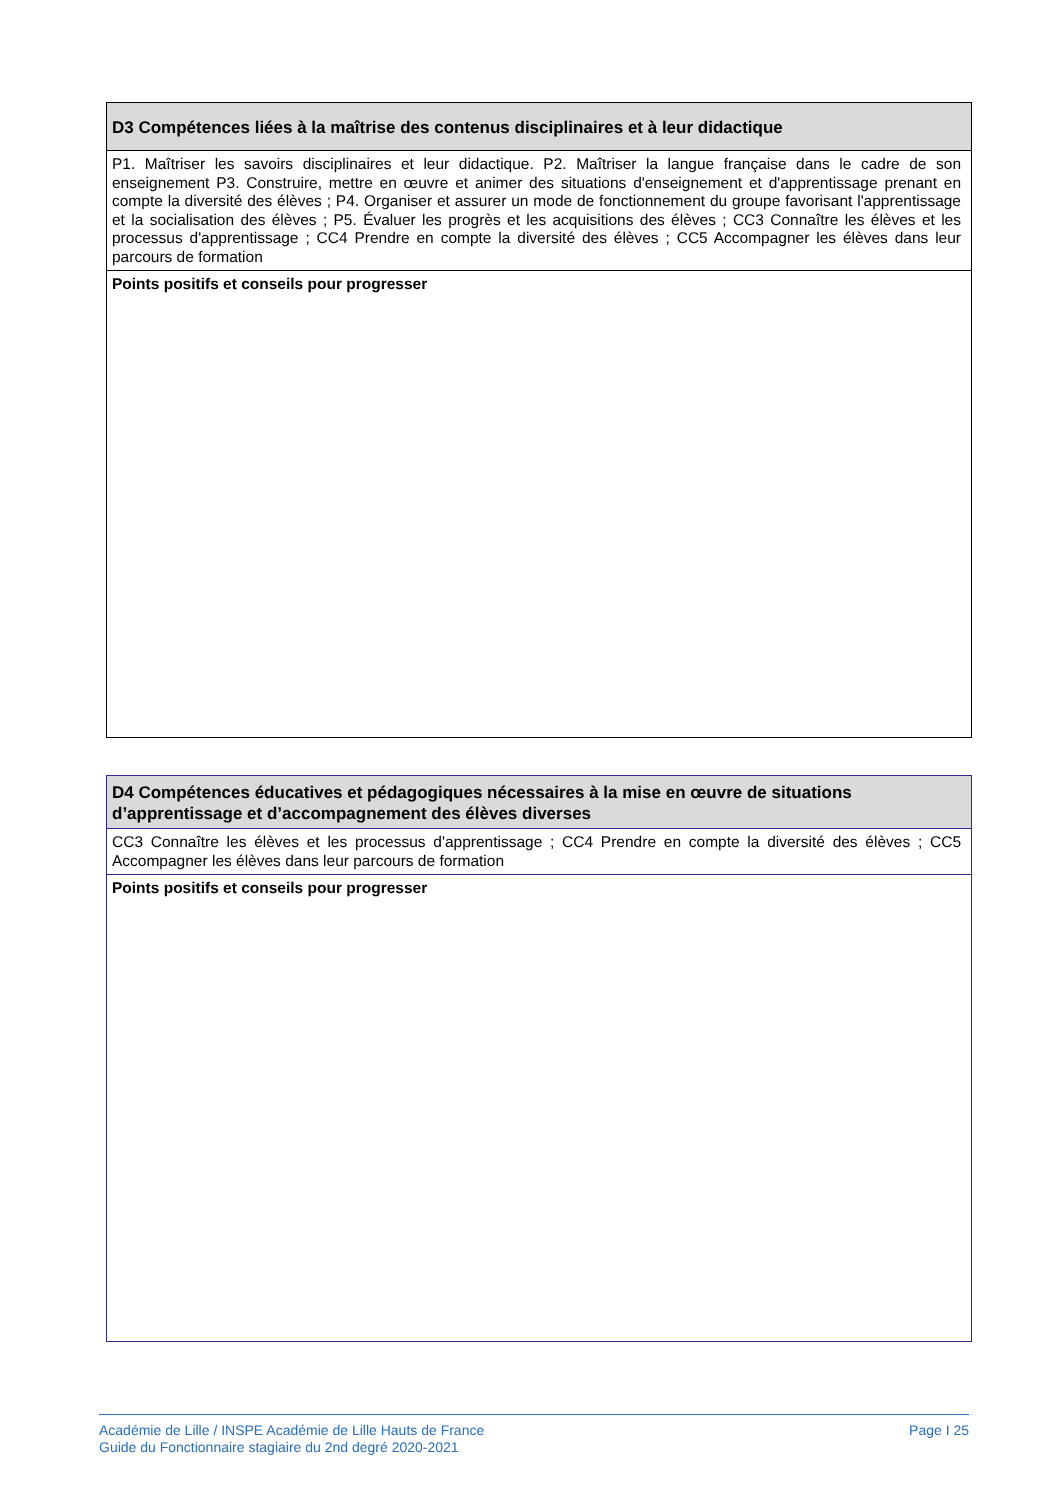| D3 Compétences liées à la maîtrise des contenus disciplinaires et à leur didactique |
| --- |
| P1. Maîtriser les savoirs disciplinaires et leur didactique. P2. Maîtriser la langue française dans le cadre de son enseignement P3. Construire, mettre en œuvre et animer des situations d'enseignement et d'apprentissage prenant en compte la diversité des élèves ; P4. Organiser et assurer un mode de fonctionnement du groupe favorisant l'apprentissage et la socialisation des élèves ; P5. Évaluer les progrès et les acquisitions des élèves ; CC3 Connaître les élèves et les processus d'apprentissage ; CC4 Prendre en compte la diversité des élèves ; CC5 Accompagner les élèves dans leur parcours de formation |
| Points positifs et conseils pour progresser |
| D4 Compétences éducatives et pédagogiques nécessaires à la mise en œuvre de situations d’apprentissage et d’accompagnement des élèves diverses |
| --- |
| CC3 Connaître les élèves et les processus d'apprentissage ; CC4 Prendre en compte la diversité des élèves ; CC5 Accompagner les élèves dans leur parcours de formation |
| Points positifs et conseils pour progresser |
Académie de Lille / INSPE Académie de Lille Hauts de France
Guide du Fonctionnaire stagiaire du 2nd degré 2020-2021
Page I 25